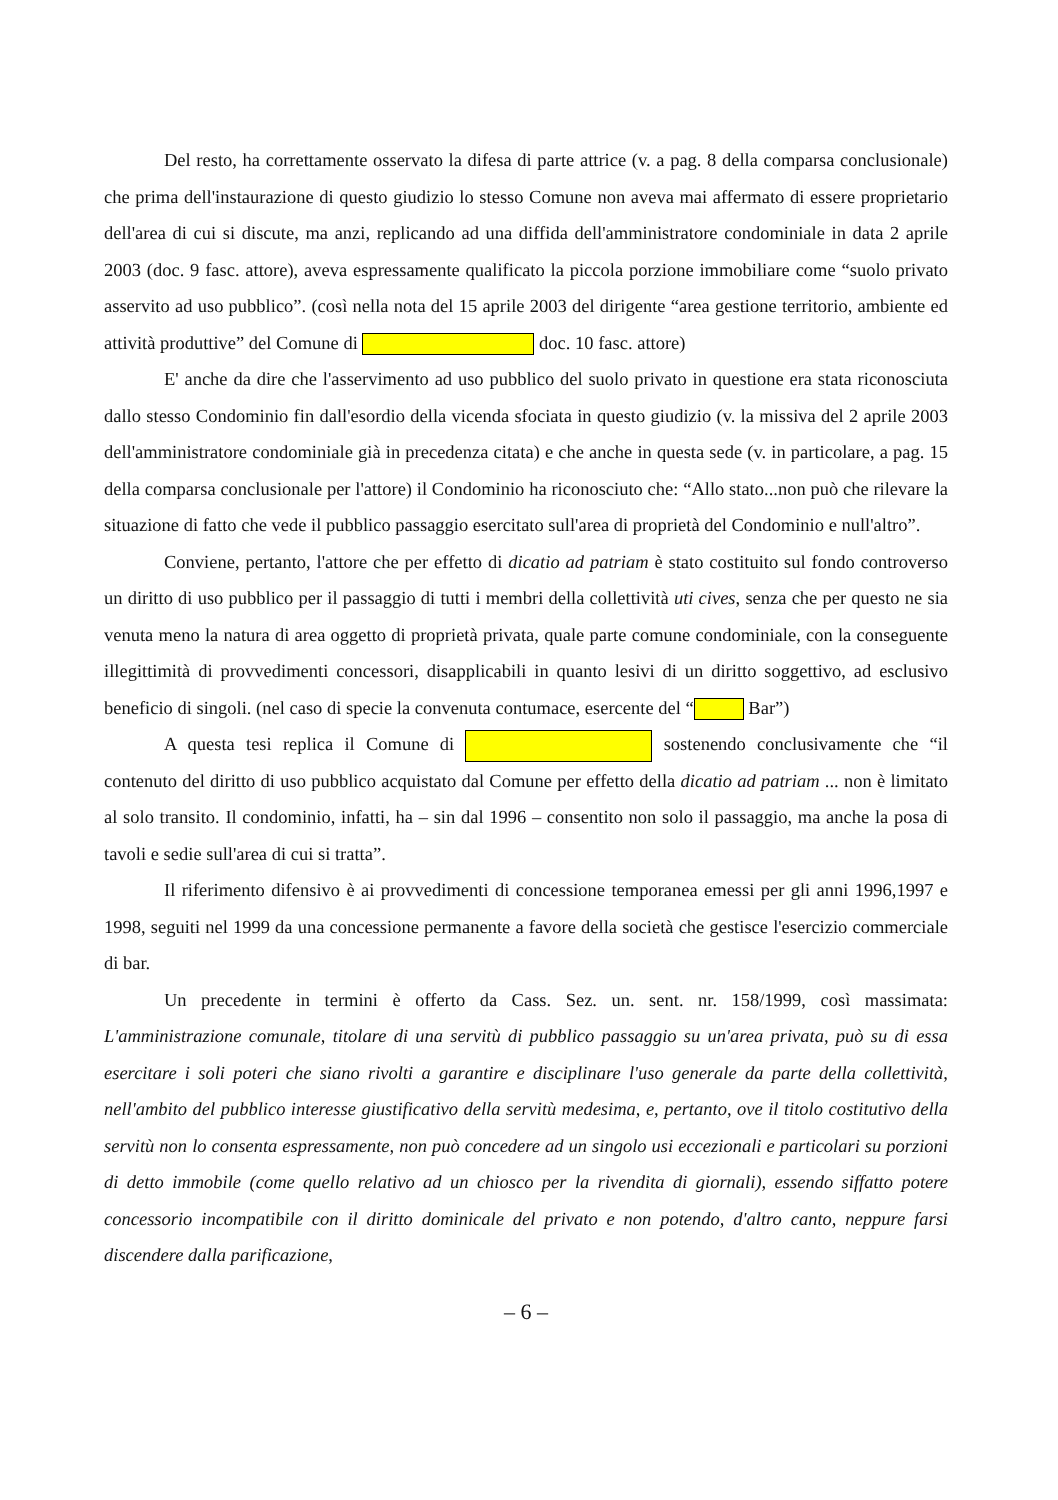Del resto, ha correttamente osservato la difesa di parte attrice (v. a pag. 8 della comparsa conclusionale) che prima dell'instaurazione di questo giudizio lo stesso Comune non aveva mai affermato di essere proprietario dell'area di cui si discute, ma anzi, replicando ad una diffida dell'amministratore condominiale in data 2 aprile 2003 (doc. 9 fasc. attore), aveva espressamente qualificato la piccola porzione immobiliare come “suolo privato asservito ad uso pubblico”. (così nella nota del 15 aprile 2003 del dirigente “area gestione territorio, ambiente ed attività produttive” del Comune di doc. 10 fasc. attore)
E' anche da dire che l'asservimento ad uso pubblico del suolo privato in questione era stata riconosciuta dallo stesso Condominio fin dall'esordio della vicenda sfociata in questo giudizio (v. la missiva del 2 aprile 2003 dell'amministratore condominiale già in precedenza citata) e che anche in questa sede (v. in particolare, a pag. 15 della comparsa conclusionale per l'attore) il Condominio ha riconosciuto che: “Allo stato...non può che rilevare la situazione di fatto che vede il pubblico passaggio esercitato sull'area di proprietà del Condominio e null'altro”.
Conviene, pertanto, l'attore che per effetto di dicatio ad patriam è stato costituito sul fondo controverso un diritto di uso pubblico per il passaggio di tutti i membri della collettività uti cives, senza che per questo ne sia venuta meno la natura di area oggetto di proprietà privata, quale parte comune condominiale, con la conseguente illegittimità di provvedimenti concessori, disapplicabili in quanto lesivi di un diritto soggettivo, ad esclusivo beneficio di singoli. (nel caso di specie la convenuta contumace, esercente del “ Bar”)
A questa tesi replica il Comune di sostenendo conclusivamente che “il contenuto del diritto di uso pubblico acquistato dal Comune per effetto della dicatio ad patriam ... non è limitato al solo transito. Il condominio, infatti, ha – sin dal 1996 – consentito non solo il passaggio, ma anche la posa di tavoli e sedie sull'area di cui si tratta”.
Il riferimento difensivo è ai provvedimenti di concessione temporanea emessi per gli anni 1996,1997 e 1998, seguiti nel 1999 da una concessione permanente a favore della società che gestisce l'esercizio commerciale di bar.
Un precedente in termini è offerto da Cass. Sez. un. sent. nr. 158/1999, così massimata: L'amministrazione comunale, titolare di una servitù di pubblico passaggio su un'area privata, può su di essa esercitare i soli poteri che siano rivolti a garantire e disciplinare l'uso generale da parte della collettività, nell'ambito del pubblico interesse giustificativo della servitù medesima, e, pertanto, ove il titolo costitutivo della servitù non lo consenta espressamente, non può concedere ad un singolo usi eccezionali e particolari su porzioni di detto immobile (come quello relativo ad un chiosco per la rivendita di giornali), essendo siffatto potere concessorio incompatibile con il diritto dominicale del privato e non potendo, d'altro canto, neppure farsi discendere dalla parificazione,
– 6 –